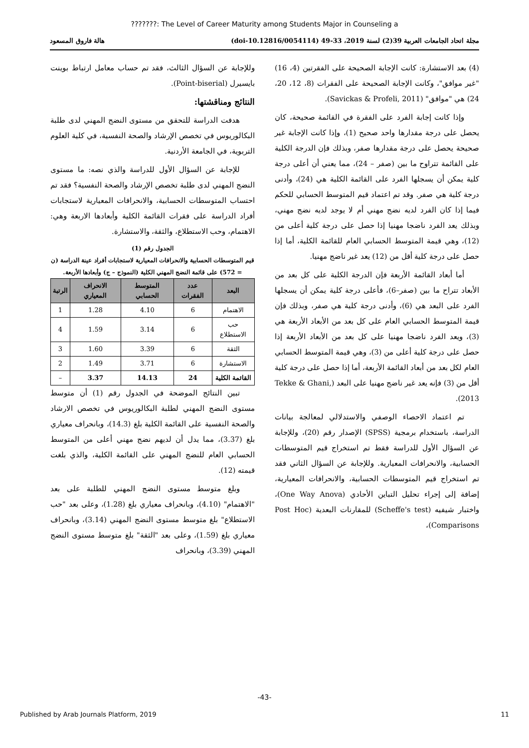???????: The Level of Career Maturity among Students Major in Counseling a
مجلة اتحاد الجامعات العربية 39(2) لسنة 2019، 33-49 (doi-10.12816/0054114) هالة فاروق المسعود
(4) بعد الاستشارة: كانت الإجابة الصحيحة على الفقرتين (4، 16) "غير موافق"، وكانت الإجابة الصحيحة على الفقرات (8، 12، 20، 24) هي "موافق" (Savickas & Profeli, 2011).
وإذا كانت إجابة الفرد على الفقرة في القائمة صحيحة، كان يحصل على درجة مقدارها واحد صحيح (1)، وإذا كانت الإجابة غير صحيحة يحصل على درجة مقدارها صفر، وبذلك فإن الدرجة الكلية على القائمة تتراوح ما بين (صفر – 24)، مما يعني أن أعلى درجة كلية يمكن أن يسجلها الفرد على القائمة الكلية هي (24)، وأدنى درجة كلية هي صفر. وقد تم اعتماد قيم المتوسط الحسابي للحكم فيما إذا كان الفرد لديه نضج مهني أم لا يوجد لديه نضج مهني، وبذلك يعد الفرد ناضجا مهنيا إذا حصل على درجة كلية أعلى من (12)، وهي قيمة المتوسط الحسابي العام للقائمة الكلية، أما إذا حصل على درجة كلية أقل من (12) يعد غير ناضج مهنيا.
أما أبعاد القائمة الأربعة فإن الدرجة الكلية على كل بعد من الأبعاد تتراح ما بين (صفر–6)، فأعلى درجة كلية يمكن أن يسجلها الفرد على البعد هي (6)، وأدنى درجة كلية هي صفر، وبذلك فإن قيمة المتوسط الحسابي العام على كل بعد من الأبعاد الأربعة هي (3)، ويعد الفرد ناضجا مهنيا على كل بعد من الأبعاد الأربعة إذا حصل على درجة كلية أعلى من (3)، وهي قيمة المتوسط الحسابي العام لكل بعد من أبعاد القائمة الأربعة، أما إذا حصل على درجة كلية أقل من (3) فإنه يعد غير ناضج مهنيا على البعد (Tekke & Ghani, 2013).
تم اعتماد الاحصاء الوصفي والاستدلالي لمعالجة بيانات الدراسة، باستخدام برمجية (SPSS) الإصدار رقم (20)، وللإجابة عن السؤال الأول للدراسة فقط تم استخراج قيم المتوسطات الحسابية، والانحرافات المعيارية. وللإجابة عن السؤال الثاني فقد تم استخراج قيم المتوسطات الحسابية، والانحرافات المعيارية، إضافة إلى إجراء تحليل التباين الأحادي (One Way Anova)، واختبار شيفيه (Scheffe's test) للمقارنات البعدية (Post Hoc Comparisons)،
وللإجابة عن السؤال الثالث، فقد تم حساب معامل ارتباط بوينت بايسيرل (Point-biserial).
النتائج ومناقشتها:
هدفت الدراسة للتحقق من مستوى النضج المهني لدى طلبة البكالوريوس في تخصص الإرشاد والصحة النفسية، في كلية العلوم التربوية، في الجامعة الأردنية.
للإجابة عن السؤال الأول للدراسة والذي نصه: ما مستوى النضج المهني لدى طلبة تخصص الإرشاد والصحة النفسية؟ فقد تم احتساب المتوسطات الحسابية، والانحرافات المعيارية لاستجابات أفراد الدراسة على فقرات القائمة الكلية وأبعادها الاربعة وهي: الاهتمام، وحب الاستطلاع، والثقة، والاستشارة.
الجدول رقم (1)
قيم المتوسطات الحسابية والانحرافات المعيارية لاستجابات أفراد عينة الدراسة (ن = 572) على قائمة النضج المهني الكلية (النموذج – ج) وأبعادها الأربعة.
| البعد | عدد الفقرات | المتوسط الحسابي | الانحراف المعياري | الرتبة |
| --- | --- | --- | --- | --- |
| الاهتمام | 6 | 4.10 | 1.28 | 1 |
| حب الاستطلاع | 6 | 3.14 | 1.59 | 4 |
| الثقة | 6 | 3.39 | 1.60 | 3 |
| الاستشارة | 6 | 3.71 | 1.49 | 2 |
| القائمة الكلية | 24 | 14.13 | 3.37 | – |
تبين النتائج الموضحة في الجدول رقم (1) أن متوسط مستوى النضج المهني لطلبة البكالوريوس في تخصص الارشاد والصحة النفسية على القائمة الكلية بلغ (14.3)، وبانحراف معياري بلغ (3.37)، مما يدل أن لديهم نضج مهني أعلى من المتوسط الحسابي العام للنضج المهني على القائمة الكلية، والذي بلغت قيمته (12).
وبلغ متوسط مستوى النضج المهني للطلبة على بعد "الاهتمام" (4.10)، وبانحراف معياري بلغ (1.28)، وعلى بعد "حب الاستطلاع" بلغ متوسط مستوى النضج المهني (3.14)، وبانحراف معياري بلغ (1.59)، وعلى بعد "الثقة" بلغ متوسط مستوى النضج المهني (3.39)، وبانحراف
-43-
Published by Arab Journals Platform, 2019 11